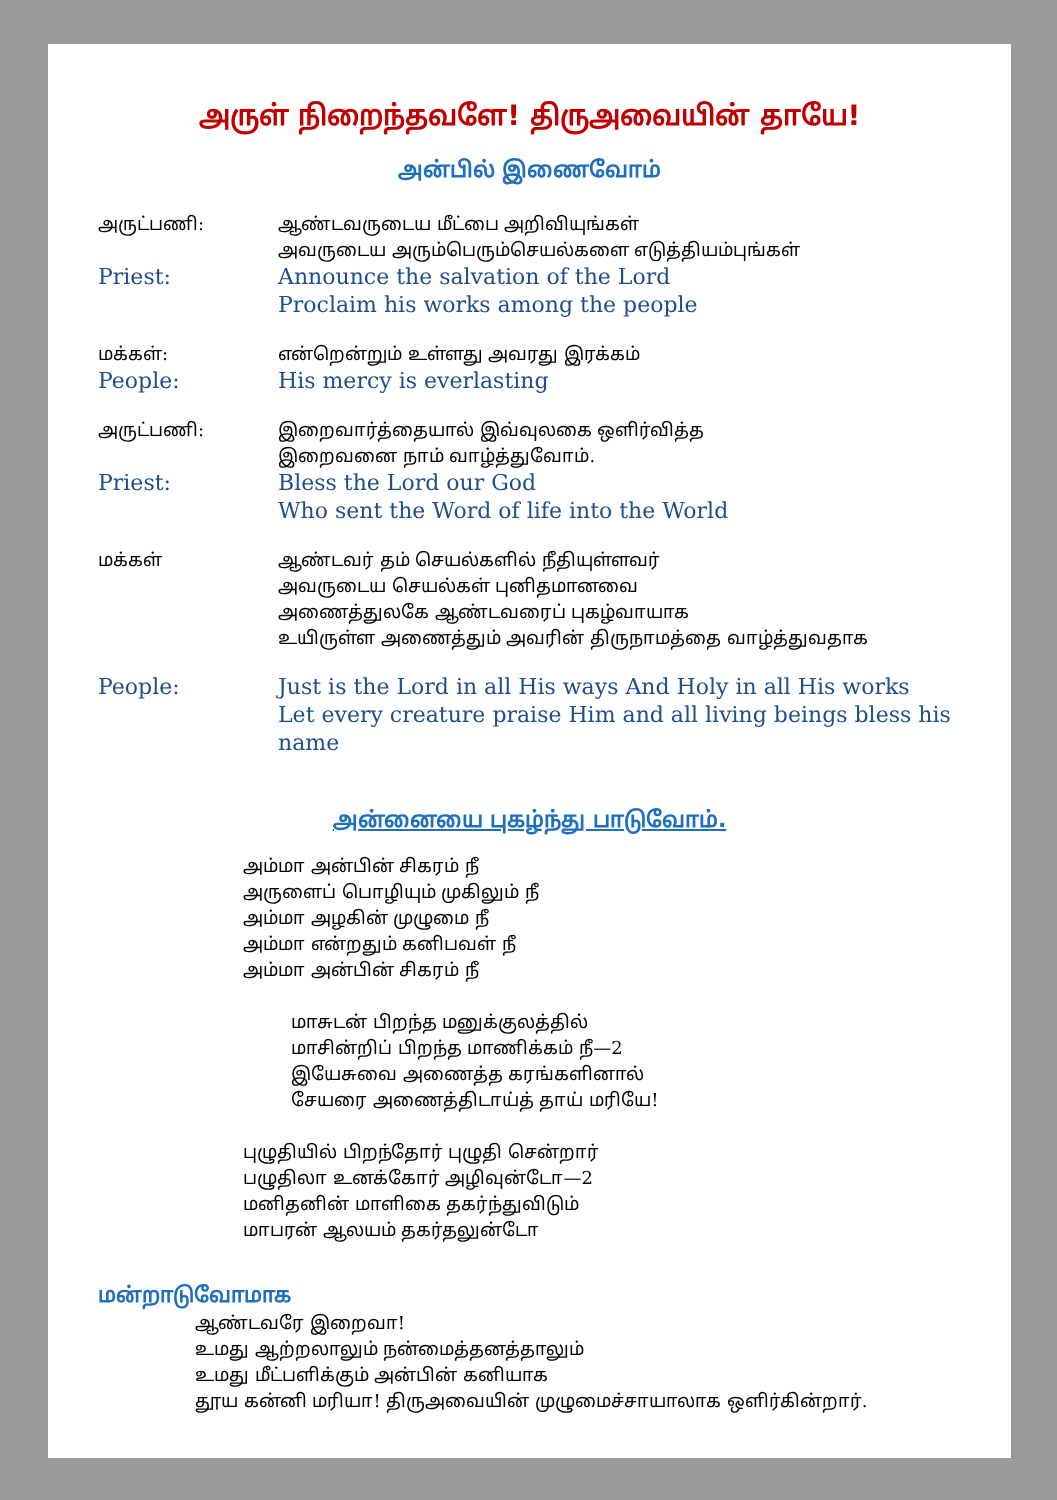அருள் நிறைந்தவளே! திருஅவையின் தாயே!
அன்பில் இணைவோம்
அருட்பணி: ஆண்டவருடைய மீட்பை அறிவியுங்கள்
அவருடைய அரும்பெரும்செயல்களை எடுத்தியம்புங்கள்
Priest: Announce the salvation of the Lord
Proclaim his works among the people
மக்கள்: என்றென்றும் உள்ளது அவரது இரக்கம்
People: His mercy is everlasting
அருட்பணி: இறைவார்த்தையால் இவ்வுலகை ஒளிர்வித்த
இறைவனை நாம் வாழ்த்துவோம்.
Priest: Bless the Lord our God
Who sent the Word of life into the World
மக்கள் ஆண்டவர் தம் செயல்களில் நீதியுள்ளவர்
அவருடைய செயல்கள் புனிதமானவை
அணைத்துலகே ஆண்டவரைப் புகழ்வாயாக
உயிருள்ள அணைத்தும் அவரின் திருநாமத்தை வாழ்த்துவதாக
People: Just is the Lord in all His ways And Holy in all His works
Let every creature praise Him and all living beings bless his name
அன்னையை புகழ்ந்து பாடுவோம்.
அம்மா அன்பின் சிகரம் நீ
அருளைப் பொழியும் முகிலும் நீ
அம்மா அழகின் முழுமை நீ
அம்மா என்றதும் கனிபவள் நீ
அம்மா அன்பின் சிகரம் நீ
மாசுடன் பிறந்த மனுக்குலத்தில்
மாசின்றிப் பிறந்த மாணிக்கம் நீ—2
இயேசுவை அணைத்த கரங்களினால்
சேயரை அணைத்திடாய்த் தாய் மரியே!
புழுதியில் பிறந்தோர் புழுதி சென்றார்
பழுதிலா உனக்கோர் அழிவுன்டோ—2
மனிதனின் மாளிகை தகர்ந்துவிடும்
மாபரன் ஆலயம் தகர்தலுன்டோ
மன்றாடுவோமாக
ஆண்டவரே இறைவா!
உமது ஆற்றலாலும் நன்மைத்தனத்தாலும்
உமது மீட்பளிக்கும் அன்பின் கனியாக
தூய கன்னி மரியா! திருஅவையின் முழுமைச்சாயாலாக ஒளிர்கின்றார்.